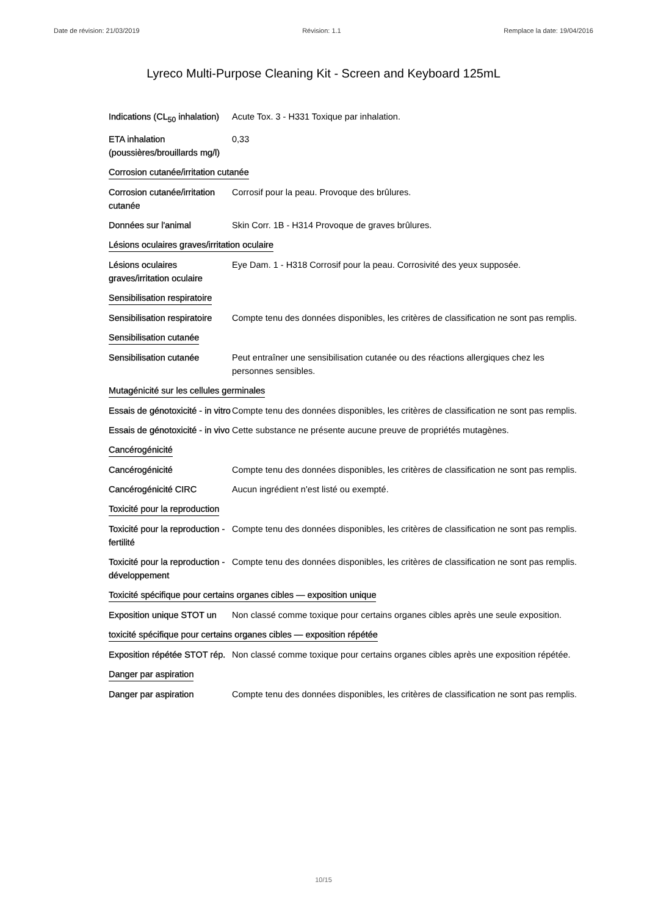Date de révision: 21/03/2019 Révision: 1.1 Remplace la date: 19/04/2016
Lyreco Multi-Purpose Cleaning Kit - Screen and Keyboard 125mL
Indications (CL<sub>50</sub> inhalation)
Acute Tox. 3 - H331 Toxique par inhalation.
ETA inhalation (poussières/brouillards mg/l)
0,33
Corrosion cutanée/irritation cutanée
Corrosion cutanée/irritation cutanée
Corrosif pour la peau. Provoque des brûlures.
Données sur l'animal Skin Corr. 1B - H314 Provoque de graves brûlures.
Lésions oculaires graves/irritation oculaire
Lésions oculaires graves/irritation oculaire
Eye Dam. 1 - H318 Corrosif pour la peau. Corrosivité des yeux supposée.
Sensibilisation respiratoire
Sensibilisation respiratoire
Compte tenu des données disponibles, les critères de classification ne sont pas remplis.
Sensibilisation cutanée
Sensibilisation cutanée Peut entraîner une sensibilisation cutanée ou des réactions allergiques chez les personnes sensibles.
Mutagénicité sur les cellules germinales
Essais de génotoxicité - in vitro
Compte tenu des données disponibles, les critères de classification ne sont pas remplis.
Essais de génotoxicité - in vivo
Cette substance ne présente aucune preuve de propriétés mutagènes.
Cancérogénicité
Cancérogénicité Compte tenu des données disponibles, les critères de classification ne sont pas remplis.
Cancérogénicité CIRC Aucun ingrédient n'est listé ou exempté.
Toxicité pour la reproduction
Toxicité pour la reproduction - fertilité
Compte tenu des données disponibles, les critères de classification ne sont pas remplis.
Toxicité pour la reproduction - développement
Compte tenu des données disponibles, les critères de classification ne sont pas remplis.
Toxicité spécifique pour certains organes cibles — exposition unique
Exposition unique STOT un
Non classé comme toxique pour certains organes cibles après une seule exposition.
toxicité spécifique pour certains organes cibles — exposition répétée
Exposition répétée STOT rép.
Non classé comme toxique pour certains organes cibles après une exposition répétée.
Danger par aspiration
Danger par aspiration Compte tenu des données disponibles, les critères de classification ne sont pas remplis.
10/15